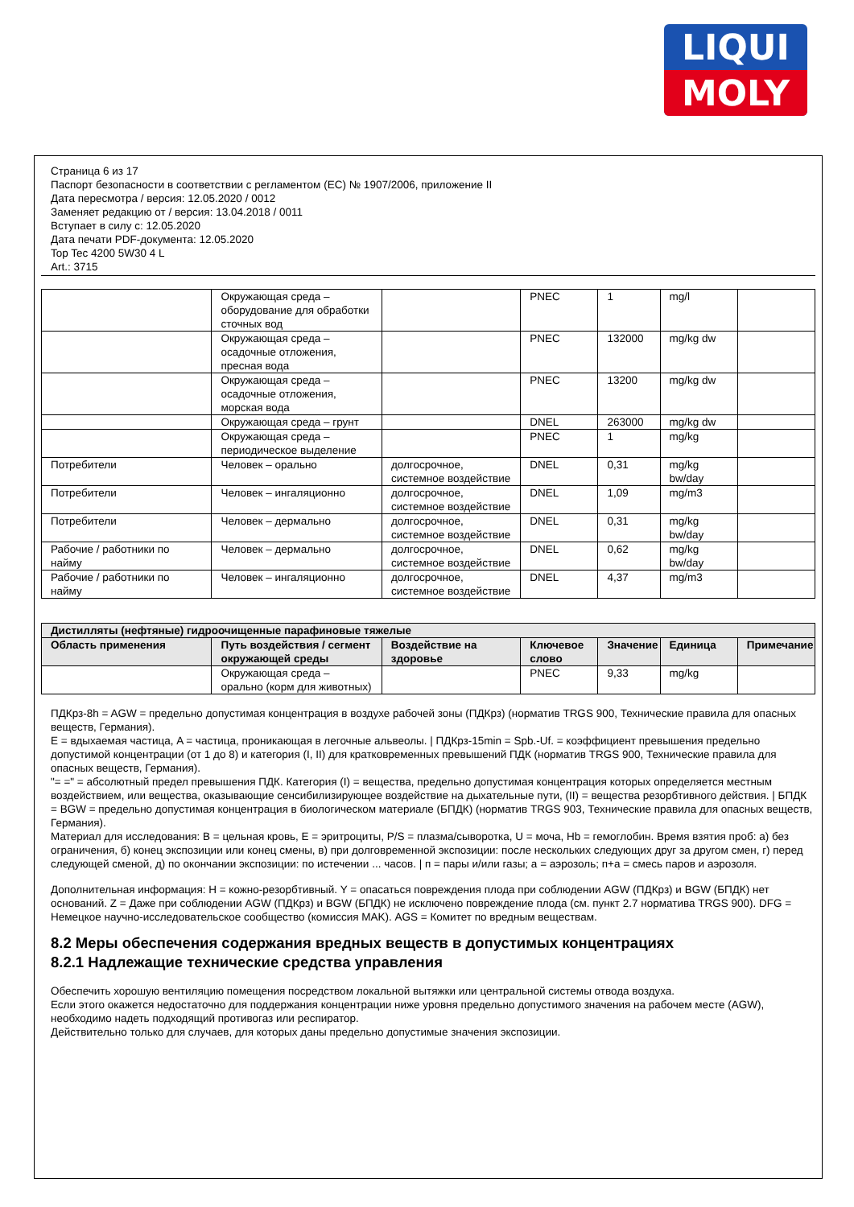LIQUI
MOLY
Страница 6 из 17
Паспорт безопасности в соответствии с регламентом (ЕС) № 1907/2006, приложение II
Дата пересмотра / версия: 12.05.2020 / 0012
Заменяет редакцию от / версия: 13.04.2018 / 0011
Вступает в силу с: 12.05.2020
Дата печати PDF-документа: 12.05.2020
Top Tec 4200 5W30 4 L
Art.: 3715
| | Окружающая среда – оборудование для обработки сточных вод | | PNEC | 1 | mg/l | |
| | Окружающая среда – осадочные отложения, пресная вода | | PNEC | 132000 | mg/kg dw | |
| | Окружающая среда – осадочные отложения, морская вода | | PNEC | 13200 | mg/kg dw | |
| | Окружающая среда – грунт | | DNEL | 263000 | mg/kg dw | |
| | Окружающая среда – периодическое выделение | | PNEC | 1 | mg/kg | |
| Потребители | Человек – орально | долгосрочное, системное воздействие | DNEL | 0,31 | mg/kg bw/day | |
| Потребители | Человек – ингаляционно | долгосрочное, системное воздействие | DNEL | 1,09 | mg/m3 | |
| Потребители | Человек – дермально | долгосрочное, системное воздействие | DNEL | 0,31 | mg/kg bw/day | |
| Рабочие / работники по найму | Человек – дермально | долгосрочное, системное воздействие | DNEL | 0,62 | mg/kg bw/day | |
| Рабочие / работники по найму | Человек – ингаляционно | долгосрочное, системное воздействие | DNEL | 4,37 | mg/m3 | |
| Дистилляты (нефтяные) гидроочищенные парафиновые тяжелые | | | | | | |
| --- | --- | --- | --- | --- | --- | --- |
| Область применения | Путь воздействия / сегмент окружающей среды | Воздействие на здоровье | Ключевое слово | Значение | Единица | Примечание |
| | Окружающая среда – орально (корм для животных) | | PNEC | 9,33 | mg/kg | |
ПДКрз-8h = AGW = предельно допустимая концентрация в воздухе рабочей зоны (ПДКрз) (норматив TRGS 900, Технические правила для опасных веществ, Германия).
E = вдыхаемая частица, A = частица, проникающая в легочные альвеолы. | ПДКрз-15min = Spb.-Uf. = коэффициент превышения предельно допустимой концентрации (от 1 до 8) и категория (I, II) для кратковременных превышений ПДК (норматив TRGS 900, Технические правила для опасных веществ, Германия).
"= =" = абсолютный предел превышения ПДК. Категория (I) = вещества, предельно допустимая концентрация которых определяется местным воздействием, или вещества, оказывающие сенсибилизирующее воздействие на дыхательные пути, (II) = вещества резорбтивного действия. | БПДК = BGW = предельно допустимая концентрация в биологическом материале (БПДК) (норматив TRGS 903, Технические правила для опасных веществ, Германия).
Материал для исследования: B = цельная кровь, E = эритроциты, P/S = плазма/сыворотка, U = моча, Hb = гемоглобин. Время взятия проб: a) без ограничения, б) конец экспозиции или конец смены, в) при долговременной экспозиции: после нескольких следующих друг за другом смен, г) перед следующей сменой, д) по окончании экспозиции: по истечении ... часов. | п = пары и/или газы; а = аэрозоль; п+а = смесь паров и аэрозоля.
Дополнительная информация: H = кожно-резорбтивный. Y = опасаться повреждения плода при соблюдении AGW (ПДКрз) и BGW (БПДК) нет оснований. Z = Даже при соблюдении AGW (ПДКрз) и BGW (БПДК) не исключено повреждение плода (см. пункт 2.7 норматива TRGS 900). DFG = Немецкое научно-исследовательское сообщество (комиссия MAK). AGS = Комитет по вредным веществам.
8.2 Меры обеспечения содержания вредных веществ в допустимых концентрациях
8.2.1 Надлежащие технические средства управления
Обеспечить хорошую вентиляцию помещения посредством локальной вытяжки или центральной системы отвода воздуха.
Если этого окажется недостаточно для поддержания концентрации ниже уровня предельно допустимого значения на рабочем месте (AGW), необходимо надеть подходящий противогаз или респиратор.
Действительно только для случаев, для которых даны предельно допустимые значения экспозиции.